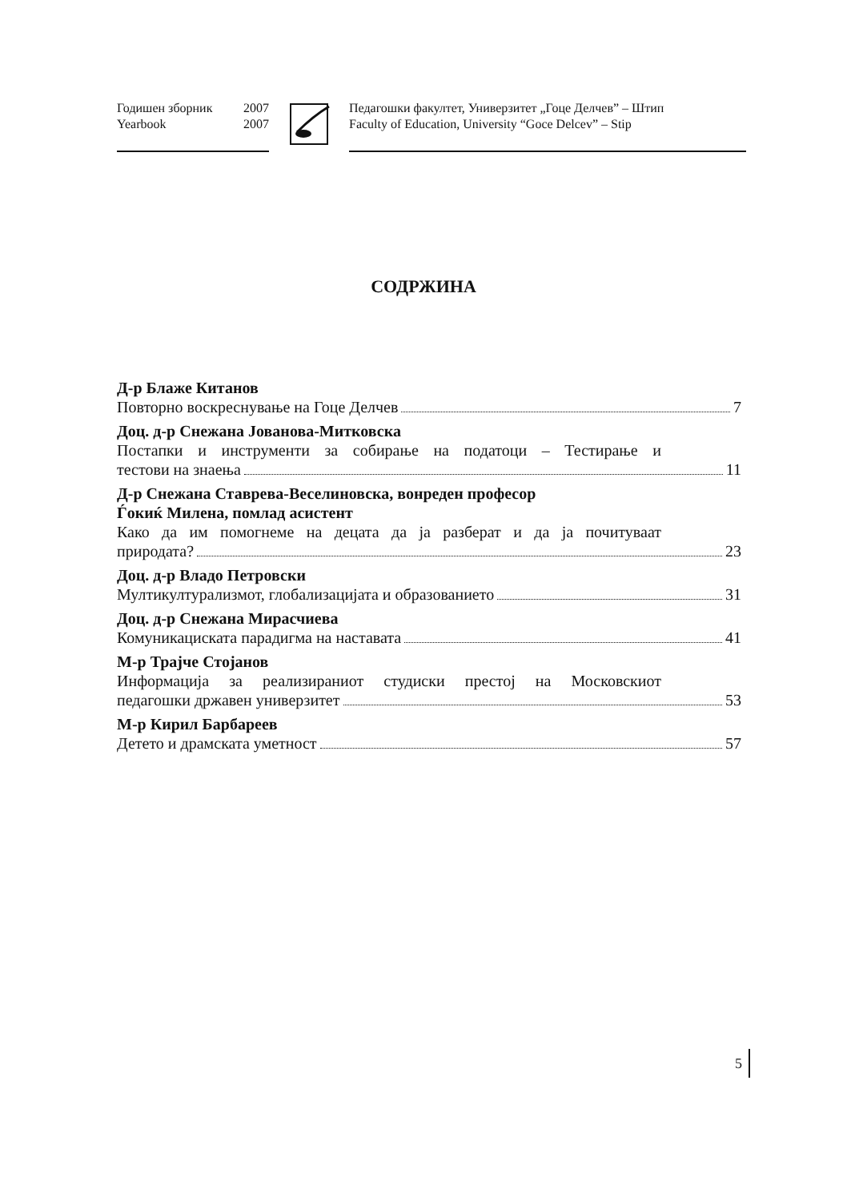Годишен зборник 2007
Yearbook 2007
Педагошки факултет, Универзитет „Гоце Делчев” – Штип
Faculty of Education, University “Goce Delcev” – Stip
СОДРЖИНА
Д-р Блаже Китанов
Повторно воскреснување на Гоце Делчев 7
Доц. д-р Снежана Јованова-Митковска
Постапки и инструменти за собирање на податоци – Тестирање и
тестови на знаења 11
Д-р Снежана Ставрева-Веселиновска, вонреден професор
Ѓокиќ Милена, помлад асистент
Како да им помогнеме на децата да ја разберат и да ја почитуваат
природата? 23
Доц. д-р Владо Петровски
Мултикултурализмот, глобализацијата и образованието 31
Доц. д-р Снежана Мирасчиева
Комуникациската парадигма на наставата 41
М-р Трајче Стојанов
Информација за реализираниот студиски престој на Московскиот
педагошки државен универзитет 53
М-р Кирил Барбареев
Детето и драмската уметност 57
5